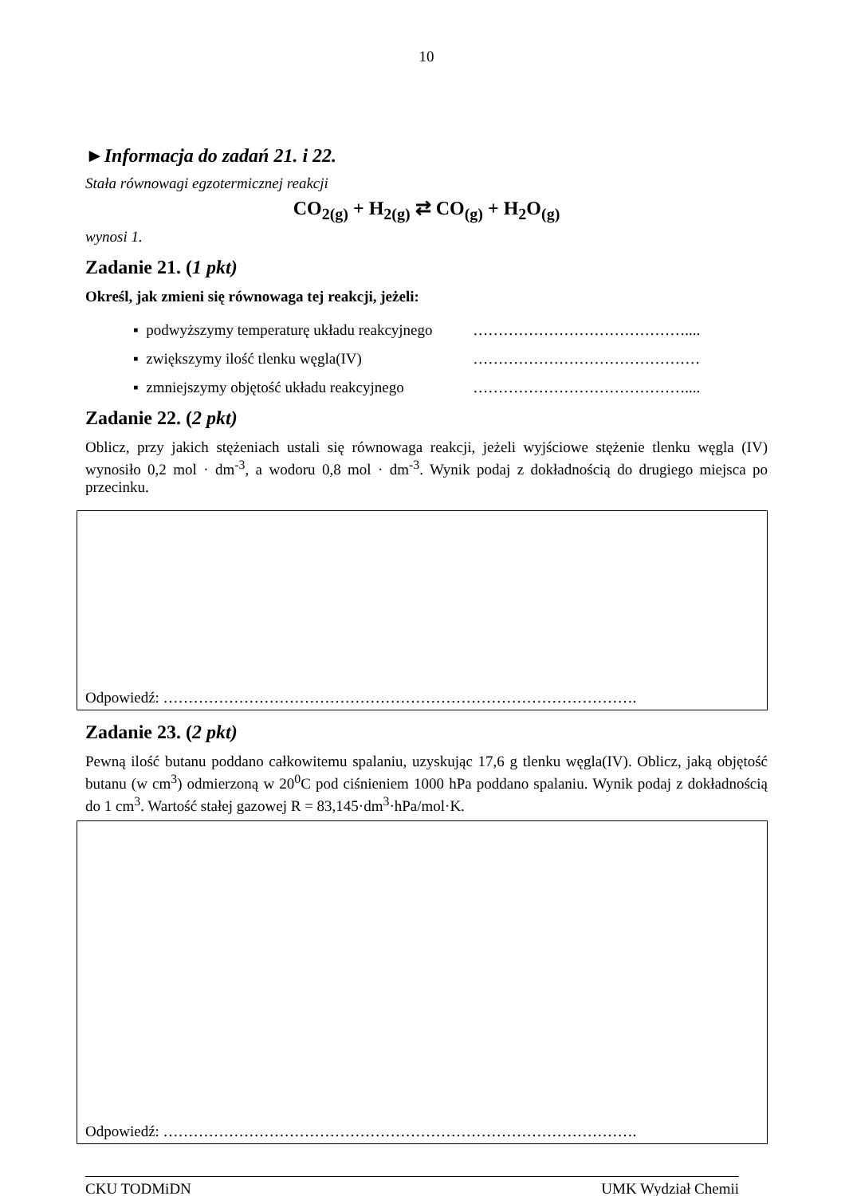10
►Informacja do zadań 21. i 22.
Stała równowagi egzotermicznej reakcji
CO<sub>2(g)</sub> + H<sub>2(g)</sub> ⇄ CO<sub>(g)</sub> + H<sub>2</sub>O<sub>(g)</sub>
wynosi 1.
Zadanie 21. (1 pkt)
Określ, jak zmieni się równowaga tej reakcji, jeżeli:
▪ podwyższymy temperaturę układu reakcyjnego ……………………………………....
▪ zwiększymy ilość tlenku węgla(IV) ………………………………………
▪ zmniejszymy objętość układu reakcyjnego ……………………………………....
Zadanie 22. (2 pkt)
Oblicz, przy jakich stężeniach ustali się równowaga reakcji, jeżeli wyjściowe stężenie tlenku węgla (IV) wynosiło 0,2 mol · dm<sup>-3</sup>, a wodoru 0,8 mol · dm<sup>-3</sup>. Wynik podaj z dokładnością do drugiego miejsca po przecinku.
Odpowiedź: ………………………………………………………………………………….
Zadanie 23. (2 pkt)
Pewną ilość butanu poddano całkowitemu spalaniu, uzyskując 17,6 g tlenku węgla(IV). Oblicz, jaką objętość butanu (w cm<sup>3</sup>) odmierzoną w 20<sup>0</sup>C pod ciśnieniem 1000 hPa poddano spalaniu. Wynik podaj z dokładnością do 1 cm<sup>3</sup>. Wartość stałej gazowej R = 83,145·dm<sup>3</sup>·hPa/mol·K.
Odpowiedź: ………………………………………………………………………………….
CKU TODMiDN UMK Wydział Chemii